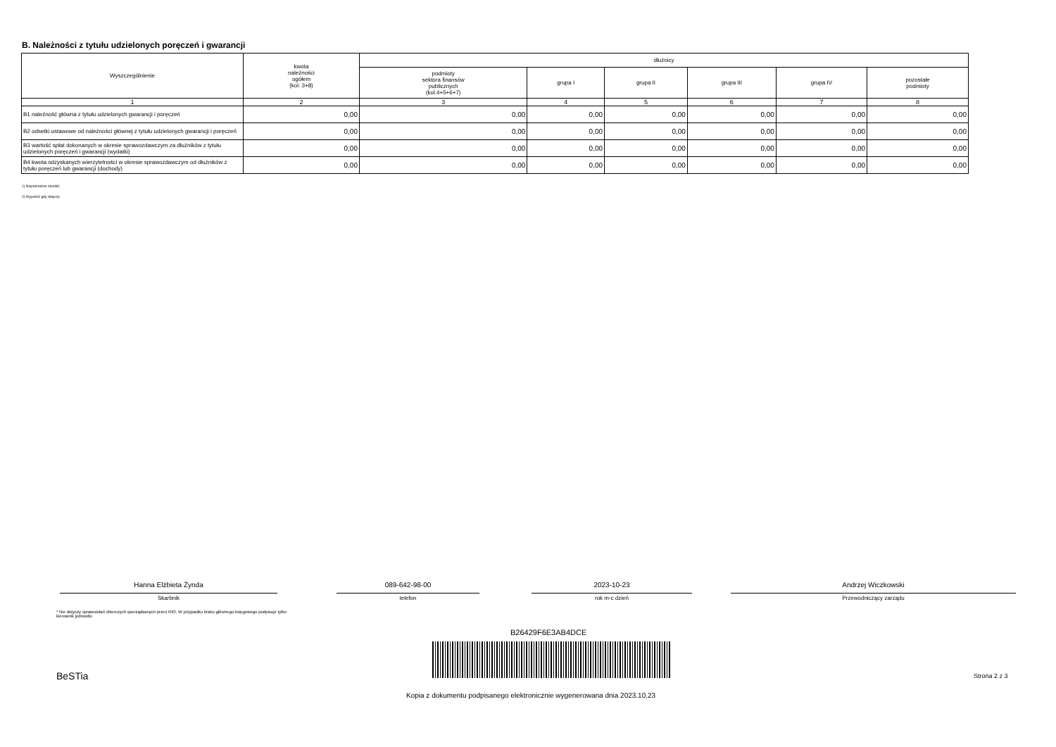B. Należności z tytułu udzielonych poręczeń i gwarancji
| Wyszczególnienie | kwota należności ogółem (kol. 3+8) | dłużnicy | | | | | |
| --- | --- | --- | --- | --- | --- | --- | --- |
| | | podmioty sektora finansów publicznych (kol.4+5+6+7) | grupa I | grupa II | grupa III | grupa IV | pozostałe podmioty |
| 1 | 2 | 3 | 4 | 5 | 6 | 7 | 8 |
| B1 należność główna z tytułu udzielonych gwarancji i poręczeń | 0,00 | 0,00 | 0,00 | 0,00 | 0,00 | 0,00 | 0,00 |
| B2 odsetki ustawowe od należności głównej z tytułu udzielonych gwarancji i poręczeń | 0,00 | 0,00 | 0,00 | 0,00 | 0,00 | 0,00 | 0,00 |
| B3 wartość spłat dokonanych w okresie sprawozdawczym za dłużników z tytułu udzielonych poręczeń i gwarancji (wydatki) | 0,00 | 0,00 | 0,00 | 0,00 | 0,00 | 0,00 | 0,00 |
| B4 kwota odzyskanych wierzytelności w okresie sprawozdawczym od dłużników z tytułu poręczeń lub gwarancji (dochody) | 0,00 | 0,00 | 0,00 | 0,00 | 0,00 | 0,00 | 0,00 |
1) Niepotrzebne skreślić
2) Wypełnić gdy dotyczy
Hanna Elżbieta Żynda
Skarbnik
089-642-98-00
telefon
2023-10-23
rok m-c dzień
Andrzej Wiczkowski
Przewodniczący zarządu
* Nie dotyczy sprawozdań zbiorczych sporządzanych przez RIO. W przypadku braku głównego księgowego podpisuje tylko kierownik jednostki.
B26429F6E3AB4DCE
BeSTia Strona 2 z 3
Kopia z dokumentu podpisanego elektronicznie wygenerowana dnia 2023.10.23